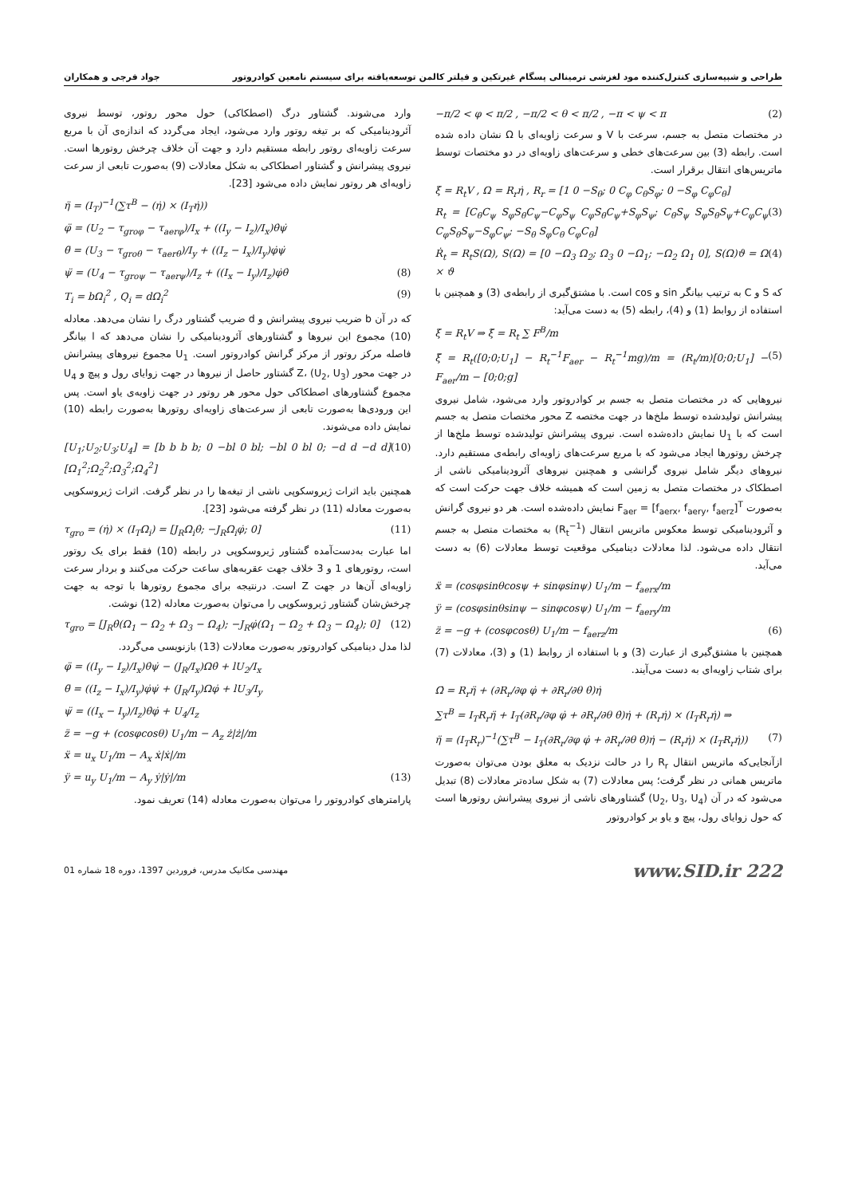طراحی و شبیه‌سازی کنترل‌کننده مود لغزشی ترمینالی پسگام غیرتکین و فیلتر کالمن توسعه‌یافته برای سیستم نامعین کوادروتور جواد فرجی و همکاران
−π/2 < φ < π/2 , −π/2 < θ < π/2 , −π < ψ < π (2)
در مختصات متصل به جسم، سرعت با V و سرعت زاویه‌ای با Ω نشان داده شده است. رابطه (3) بین سرعت‌های خطی و سرعت‌های زاویه‌ای در دو مختصات توسط ماتریس‌های انتقال برقرار است.
ξ̇ = R<sub>t</sub>V , Ω = R<sub>r</sub>η̇ , R<sub>r</sub> = [1 0 −S<sub>θ</sub>; 0 C<sub>φ</sub> C<sub>θ</sub>S<sub>φ</sub>; 0 −S<sub>φ</sub> C<sub>φ</sub>C<sub>θ</sub>]
R<sub>t</sub> = [C<sub>θ</sub>C<sub>ψ</sub> S<sub>φ</sub>S<sub>θ</sub>C<sub>ψ</sub>−C<sub>φ</sub>S<sub>ψ</sub> C<sub>φ</sub>S<sub>θ</sub>C<sub>ψ</sub>+S<sub>φ</sub>S<sub>ψ</sub>; C<sub>θ</sub>S<sub>ψ</sub> S<sub>φ</sub>S<sub>θ</sub>S<sub>ψ</sub>+C<sub>φ</sub>C<sub>ψ</sub> C<sub>φ</sub>S<sub>θ</sub>S<sub>ψ</sub>−S<sub>φ</sub>C<sub>ψ</sub>; −S<sub>θ</sub> S<sub>φ</sub>C<sub>θ</sub> C<sub>φ</sub>C<sub>θ</sub>] (3)
Ṙ<sub>t</sub> = R<sub>t</sub>S(Ω), S(Ω) = [0 −Ω<sub>3</sub> Ω<sub>2</sub>; Ω<sub>3</sub> 0 −Ω<sub>1</sub>; −Ω<sub>2</sub> Ω<sub>1</sub> 0], S(Ω)ϑ = Ω × ϑ (4)
که S و C به ترتیب بیانگر sin و cos است. با مشتق‌گیری از رابطه‌ی (3) و همچنین با استفاده از روابط (1) و (4)، رابطه (5) به دست می‌آید:
ξ̇ = R<sub>t</sub>V ⇒ ξ̈ = R<sub>t</sub> ∑ F<sup>B</sup>/m
ξ̈ = R<sub>t</sub>([0;0;U<sub>1</sub>] − R<sub>t</sub><sup>−1</sup>F<sub>aer</sub> − R<sub>t</sub><sup>−1</sup>mg)/m = (R<sub>t</sub>/m)[0;0;U<sub>1</sub>] − F<sub>aer</sub>/m − [0;0;g] (5)
نیروهایی که در مختصات متصل به جسم بر کوادروتور وارد می‌شود، شامل نیروی پیشرانش تولیدشده توسط ملخ‌ها در جهت مختصه Z محور مختصات متصل به جسم است که با U<sub>1</sub> نمایش داده‌شده است. نیروی پیشرانش تولیدشده توسط ملخ‌ها از چرخش روتورها ایجاد می‌شود که با مربع سرعت‌های زاویه‌ای رابطه‌ی مستقیم دارد. نیروهای دیگر شامل نیروی گرانشی و همچنین نیروهای آئرودینامیکی ناشی از اصطکاک در مختصات متصل به زمین است که همیشه خلاف جهت حرکت است که به‌صورت F<sub>aer</sub> = [f<sub>aerx</sub>, f<sub>aery</sub>, f<sub>aerz</sub>]<sup>T</sup> نمایش داده‌شده است. هر دو نیروی گرانش و آئرودینامیکی توسط معکوس ماتریس انتقال (R<sub>t</sub><sup>−1</sup>) به مختصات متصل به جسم انتقال داده می‌شود. لذا معادلات دینامیکی موقعیت توسط معادلات (6) به دست می‌آید.
ẍ = (cosφsinθcosψ + sinφsinψ) U<sub>1</sub>/m − f<sub>aerx</sub>/m
ÿ = (cosφsinθsinψ − sinφcosψ) U<sub>1</sub>/m − f<sub>aery</sub>/m
z̈ = −g + (cosφcosθ) U<sub>1</sub>/m − f<sub>aerz</sub>/m (6)
همچنین با مشتق‌گیری از عبارت (3) و با استفاده از روابط (1) و (3)، معادلات (7) برای شتاب زاویه‌ای به دست می‌آیند.
Ω̇ = R<sub>r</sub>η̈ + (∂R<sub>r</sub>/∂φ φ̇ + ∂R<sub>r</sub>/∂θ θ̇)η̇
∑τ<sup>B</sup> = I<sub>T</sub>R<sub>r</sub>η̈ + I<sub>T</sub>(∂R<sub>r</sub>/∂φ φ̇ + ∂R<sub>r</sub>/∂θ θ̇)η̇ + (R<sub>r</sub>η̇) × (I<sub>T</sub>R<sub>r</sub>η̇) ⇒
η̈ = (I<sub>T</sub>R<sub>r</sub>)<sup>−1</sup>(∑τ<sup>B</sup> − I<sub>T</sub>(∂R<sub>r</sub>/∂φ φ̇ + ∂R<sub>r</sub>/∂θ θ̇)η̇ − (R<sub>r</sub>η̇) × (I<sub>T</sub>R<sub>r</sub>η̇)) (7)
ازآنجایی‌که ماتریس انتقال R<sub>r</sub> را در حالت نزدیک به معلق بودن می‌توان به‌صورت ماتریس همانی در نظر گرفت؛ پس معادلات (7) به شکل ساده‌تر معادلات (8) تبدیل می‌شود که در آن (U<sub>2</sub>, U<sub>3</sub>, U<sub>4</sub>) گشتاورهای ناشی از نیروی پیشرانش روتورها است که حول زوایای رول، پیچ و یاو بر کوادروتور
وارد می‌شوند. گشتاور درگ (اصطکاکی) حول محور روتور، توسط نیروی آئرودینامیکی که بر تیغه روتور وارد می‌شود، ایجاد می‌گردد که اندازه‌ی آن با مربع سرعت زاویه‌ای روتور رابطه مستقیم دارد و جهت آن خلاف چرخش روتورها است. نیروی پیشرانش و گشتاور اصطکاکی به شکل معادلات (9) به‌صورت تابعی از سرعت زاویه‌ای هر روتور نمایش داده می‌شود [23].
η̈ = (I<sub>T</sub>)<sup>−1</sup>(∑τ<sup>B</sup> − (η̇) × (I<sub>T</sub>η̇))
φ̈ = (U<sub>2</sub> − τ<sub>groφ</sub> − τ<sub>aerφ</sub>)/I<sub>x</sub> + ((I<sub>y</sub> − I<sub>z</sub>)/I<sub>x</sub>)θ̇ψ̇
θ̈ = (U<sub>3</sub> − τ<sub>groθ</sub> − τ<sub>aerθ</sub>)/I<sub>y</sub> + ((I<sub>z</sub> − I<sub>x</sub>)/I<sub>y</sub>)φ̇ψ̇
ψ̈ = (U<sub>4</sub> − τ<sub>groψ</sub> − τ<sub>aerψ</sub>)/I<sub>z</sub> + ((I<sub>x</sub> − I<sub>y</sub>)/I<sub>z</sub>)φ̇θ̇ (8)
T<sub>i</sub> = bΩ<sub>i</sub><sup>2</sup> , Q<sub>i</sub> = dΩ<sub>i</sub><sup>2</sup> (9)
که در آن b ضریب نیروی پیشرانش و d ضریب گشتاور درگ را نشان می‌دهد. معادله (10) مجموع این نیروها و گشتاورهای آئرودینامیکی را نشان می‌دهد که l بیانگر فاصله مرکز روتور از مرکز گرانش کوادروتور است. U<sub>1</sub> مجموع نیروهای پیشرانش در جهت محور Z، (U<sub>2</sub>, U<sub>3</sub>) گشتاور حاصل از نیروها در جهت زوایای رول و پیچ و U<sub>4</sub> مجموع گشتاورهای اصطکاکی حول محور هر روتور در جهت زاویه‌ی یاو است. پس این ورودی‌ها به‌صورت تابعی از سرعت‌های زاویه‌ای روتورها به‌صورت رابطه (10) نمایش داده می‌شوند.
[U<sub>1</sub>;U<sub>2</sub>;U<sub>3</sub>;U<sub>4</sub>] = [b b b b; 0 −bl 0 bl; −bl 0 bl 0; −d d −d d][Ω<sub>1</sub><sup>2</sup>;Ω<sub>2</sub><sup>2</sup>;Ω<sub>3</sub><sup>2</sup>;Ω<sub>4</sub><sup>2</sup>] (10)
همچنین باید اثرات ژیروسکوپی ناشی از تیغه‌ها را در نظر گرفت. اثرات ژیروسکوپی به‌صورت معادله (11) در نظر گرفته می‌شود [23].
τ<sub>gro</sub> = (η̇) × (I<sub>T</sub>Ω<sub>i</sub>) = [J<sub>R</sub>Ω<sub>i</sub>θ̇; −J<sub>R</sub>Ω<sub>i</sub>φ̇; 0] (11)
اما عبارت به‌دست‌آمده گشتاور ژیروسکوپی در رابطه (10) فقط برای یک روتور است، روتورهای 1 و 3 خلاف جهت عقربه‌های ساعت حرکت می‌کنند و بردار سرعت زاویه‌ای آن‌ها در جهت Z است. درنتیجه برای مجموع روتورها با توجه به جهت چرخش‌شان گشتاور ژیروسکوپی را می‌توان به‌صورت معادله (12) نوشت.
τ<sub>gro</sub> = [J<sub>R</sub>θ̇(Ω<sub>1</sub> − Ω<sub>2</sub> + Ω<sub>3</sub> − Ω<sub>4</sub>); −J<sub>R</sub>φ̇(Ω<sub>1</sub> − Ω<sub>2</sub> + Ω<sub>3</sub> − Ω<sub>4</sub>); 0] (12)
لذا مدل دینامیکی کوادروتور به‌صورت معادلات (13) بازنویسی می‌گردد.
φ̈ = ((I<sub>y</sub> − I<sub>z</sub>)/I<sub>x</sub>)θ̇ψ̇ − (J<sub>R</sub>/I<sub>x</sub>)Ωθ̇ + lU<sub>2</sub>/I<sub>x</sub>
θ̈ = ((I<sub>z</sub> − I<sub>x</sub>)/I<sub>y</sub>)φ̇ψ̇ + (J<sub>R</sub>/I<sub>y</sub>)Ωφ̇ + lU<sub>3</sub>/I<sub>y</sub>
ψ̈ = ((I<sub>x</sub> − I<sub>y</sub>)/I<sub>z</sub>)θ̇φ̇ + U<sub>4</sub>/I<sub>z</sub>
z̈ = −g + (cosφcosθ) U<sub>1</sub>/m − A<sub>z</sub> ż|ż|/m
ẍ = u<sub>x</sub> U<sub>1</sub>/m − A<sub>x</sub> ẋ|ẋ|/m
ÿ = u<sub>y</sub> U<sub>1</sub>/m − A<sub>y</sub> ẏ|ẏ|/m (13)
پارامترهای کوادروتور را می‌توان به‌صورت معادله (14) تعریف نمود.
www.SID.ir 222 مهندسی مکانیک مدرس، فروردین 1397، دوره 18 شماره 01